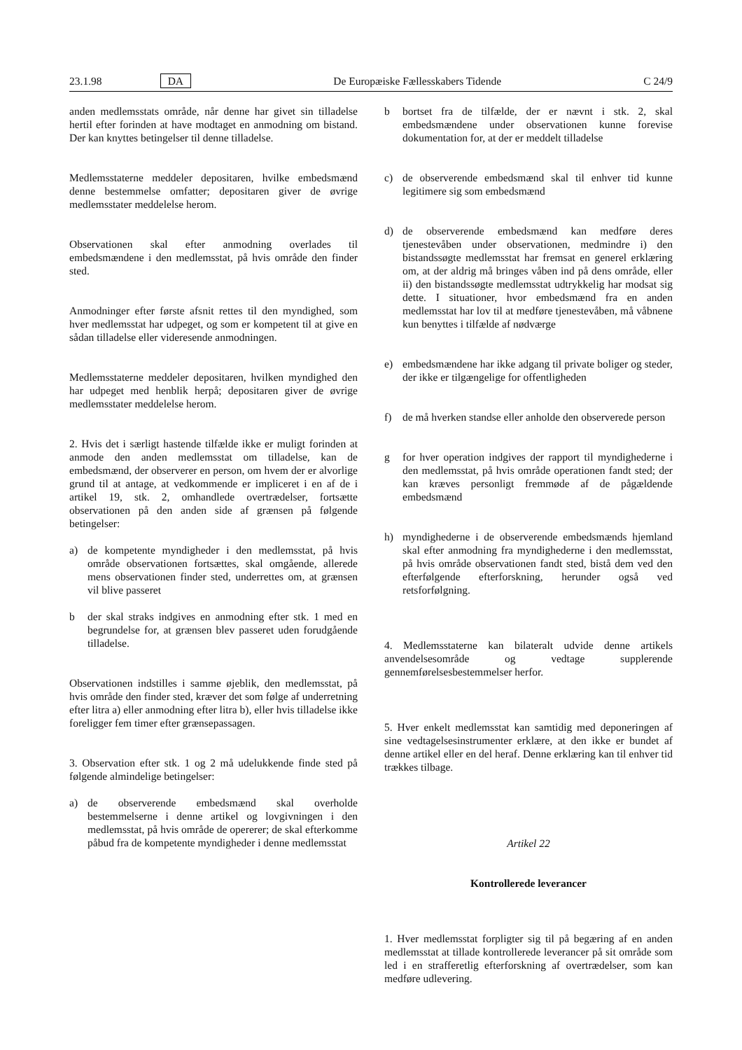23.1.98 DA De Europæiske Fællesskabers Tidende C 24/9
anden medlemsstats område, når denne har givet sin tilladelse hertil efter forinden at have modtaget en anmodning om bistand. Der kan knyttes betingelser til denne tilladelse.
Medlemsstaterne meddeler depositaren, hvilke embedsmænd denne bestemmelse omfatter; depositaren giver de øvrige medlemsstater meddelelse herom.
Observationen skal efter anmodning overlades til embedsmændene i den medlemsstat, på hvis område den finder sted.
Anmodninger efter første afsnit rettes til den myndighed, som hver medlemsstat har udpeget, og som er kompetent til at give en sådan tilladelse eller videresende anmodningen.
Medlemsstaterne meddeler depositaren, hvilken myndighed den har udpeget med henblik herpå; depositaren giver de øvrige medlemsstater meddelelse herom.
2. Hvis det i særligt hastende tilfælde ikke er muligt forinden at anmode den anden medlemsstat om tilladelse, kan de embedsmænd, der observerer en person, om hvem der er alvorlige grund til at antage, at vedkommende er impliceret i en af de i artikel 19, stk. 2, omhandlede overtrædelser, fortsætte observationen på den anden side af grænsen på følgende betingelser:
a) de kompetente myndigheder i den medlemsstat, på hvis område observationen fortsættes, skal omgående, allerede mens observationen finder sted, underrettes om, at grænsen vil blive passeret
b der skal straks indgives en anmodning efter stk. 1 med en begrundelse for, at grænsen blev passeret uden forudgående tilladelse.
Observationen indstilles i samme øjeblik, den medlemsstat, på hvis område den finder sted, kræver det som følge af underretning efter litra a) eller anmodning efter litra b), eller hvis tilladelse ikke foreligger fem timer efter grænsepassagen.
3. Observation efter stk. 1 og 2 må udelukkende finde sted på følgende almindelige betingelser:
a) de observerende embedsmænd skal overholde bestemmelserne i denne artikel og lovgivningen i den medlemsstat, på hvis område de opererer; de skal efterkomme påbud fra de kompetente myndigheder i denne medlemsstat
b bortset fra de tilfælde, der er nævnt i stk. 2, skal embedsmændene under observationen kunne forevise dokumentation for, at der er meddelt tilladelse
c) de observerende embedsmænd skal til enhver tid kunne legitimere sig som embedsmænd
d) de observerende embedsmænd kan medføre deres tjenestevåben under observationen, medmindre i) den bistandssøgte medlemsstat har fremsat en generel erklæring om, at der aldrig må bringes våben ind på dens område, eller ii) den bistandssøgte medlemsstat udtrykkelig har modsat sig dette. I situationer, hvor embedsmænd fra en anden medlemsstat har lov til at medføre tjenestevåben, må våbnene kun benyttes i tilfælde af nødværge
e) embedsmændene har ikke adgang til private boliger og steder, der ikke er tilgængelige for offentligheden
f) de må hverken standse eller anholde den observerede person
g for hver operation indgives der rapport til myndighederne i den medlemsstat, på hvis område operationen fandt sted; der kan kræves personligt fremmøde af de pågældende embedsmænd
h) myndighederne i de observerende embedsmænds hjemland skal efter anmodning fra myndighederne i den medlemsstat, på hvis område observationen fandt sted, bistå dem ved den efterfølgende efterforskning, herunder også ved retsforfølgning.
4. Medlemsstaterne kan bilateralt udvide denne artikels anvendelsesområde og vedtage supplerende gennemførelsesbestemmelser herfor.
5. Hver enkelt medlemsstat kan samtidig med deponeringen af sine vedtagelsesinstrumenter erklære, at den ikke er bundet af denne artikel eller en del heraf. Denne erklæring kan til enhver tid trækkes tilbage.
Artikel 22
Kontrollerede leverancer
1. Hver medlemsstat forpligter sig til på begæring af en anden medlemsstat at tillade kontrollerede leverancer på sit område som led i en strafferetlig efterforskning af overtrædelser, som kan medføre udlevering.